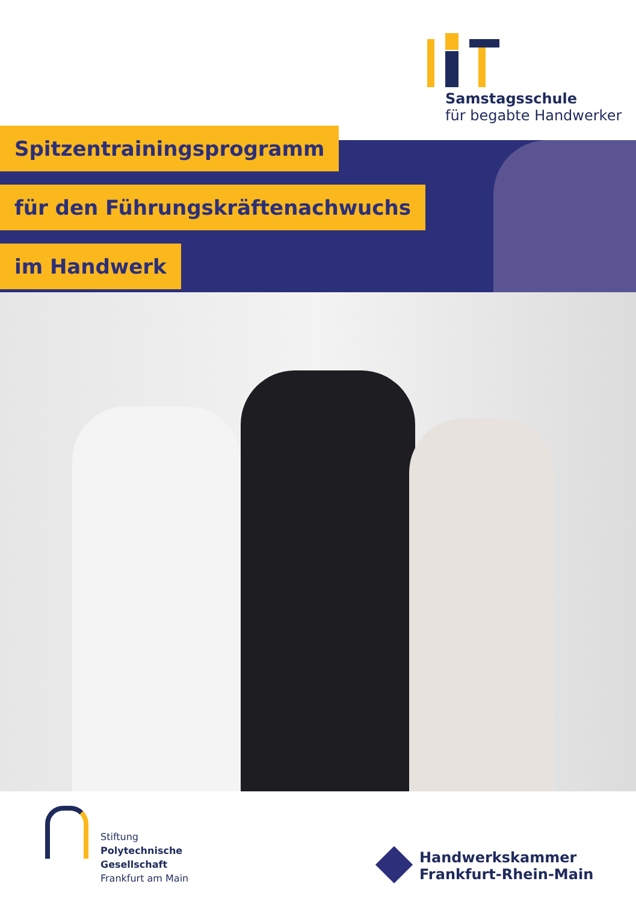Samstagsschule
für begabte Handwerker
Spitzentrainingsprogramm
für den Führungskräftenachwuchs
im Handwerk
Stiftung
Polytechnische
Gesellschaft
Frankfurt am Main
Handwerkskammer
Frankfurt-Rhein-Main